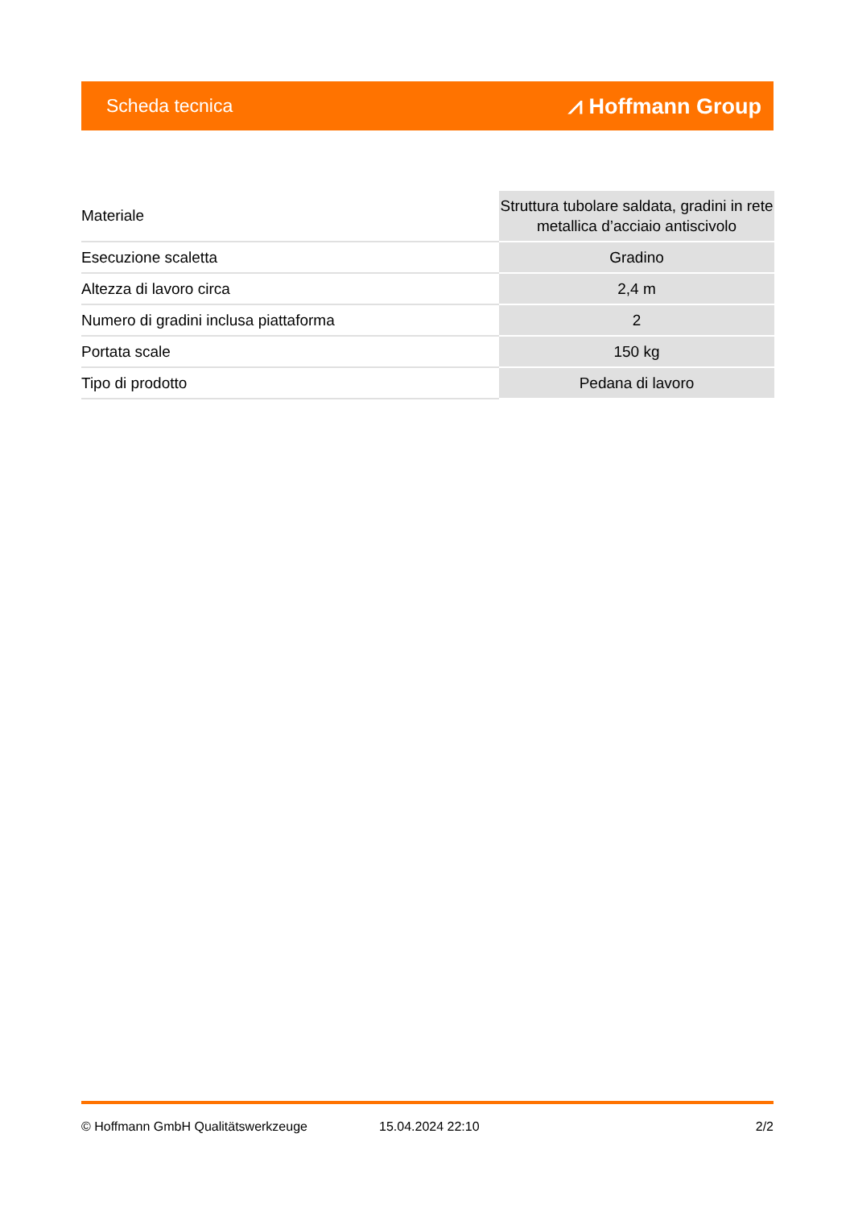Scheda tecnica ⩘ Hoffmann Group
| Materiale | Struttura tubolare saldata, gradini in rete metallica d’acciaio antiscivolo |
| Esecuzione scaletta | Gradino |
| Altezza di lavoro circa | 2,4 m |
| Numero di gradini inclusa piattaforma | 2 |
| Portata scale | 150 kg |
| Tipo di prodotto | Pedana di lavoro |
© Hoffmann GmbH Qualitätswerkzeuge 15.04.2024 22:10 2/2